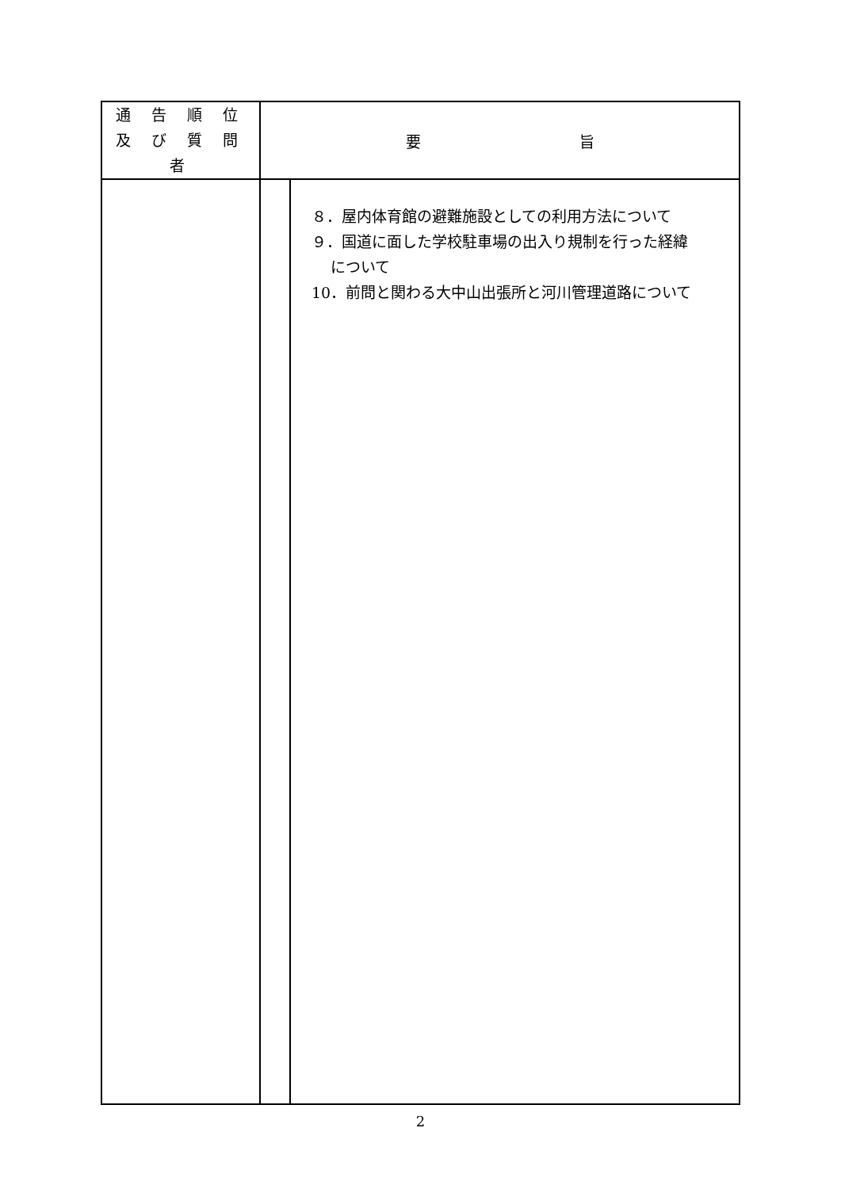| 通 告 順 位 及 び 質 問 者 | 要 旨 | |
| --- | --- | --- |
| | | ８．屋内体育館の避難施設としての利用方法について ９．国道に面した学校駐車場の出入り規制を行った経緯 について 10．前問と関わる大中山出張所と河川管理道路について |
2